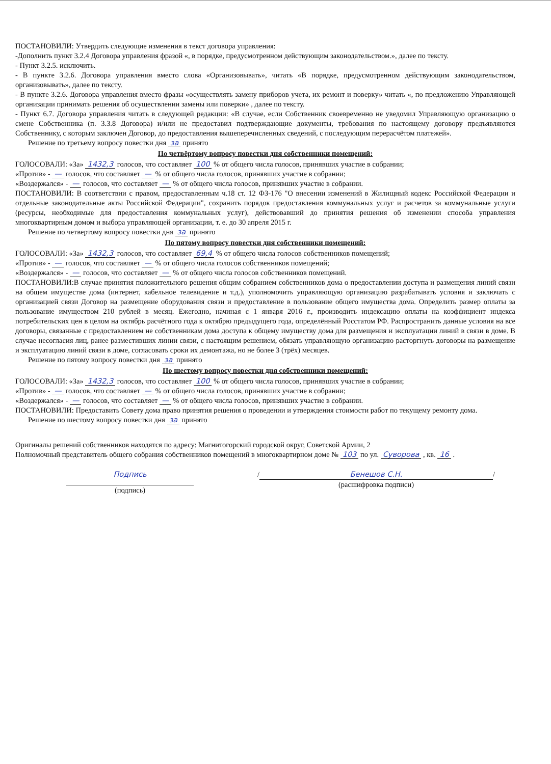ПОСТАНОВИЛИ: Утвердить следующие изменения в текст договора управления:
-Дополнить пункт 3.2.4 Договора управления фразой «, в порядке, предусмотренном действующим законодательством.», далее по тексту.
- Пункт 3.2.5. исключить.
- В пункте 3.2.6. Договора управления вместо слова «Организовывать», читать «В порядке, предусмотренном действующим законодательством, организовывать», далее по тексту.
- В пункте 3.2.6. Договора управления вместо фразы «осуществлять замену приборов учета, их ремонт и поверку» читать «, по предложению Управляющей организации принимать решения об осуществлении замены или поверки» , далее по тексту.
- Пункт 6.7. Договора управления читать в следующей редакции: «В случае, если Собственник своевременно не уведомил Управляющую организацию о смене Собственника (п. 3.3.8 Договора) и/или не предоставил подтверждающие документы, требования по настоящему договору предъявляются Собственнику, с которым заключен Договор, до предоставления вышеперечисленных сведений, с последующим перерасчётом платежей».
Решение по третьему вопросу повестки дня за принято
По четвёртому вопросу повестки дня собственники помещений:
ГОЛОСОВАЛИ: «За» 1432,3 голосов, что составляет 100 % от общего числа голосов, принявших участие в собрании;
«Против» - — голосов, что составляет — % от общего числа голосов, принявших участие в собрании;
«Воздержался» - — голосов, что составляет — % от общего числа голосов, принявших участие в собрании.
ПОСТАНОВИЛИ: В соответствии с правом, предоставленным ч.18 ст. 12 ФЗ-176 "О внесении изменений в Жилищный кодекс Российской Федерации и отдельные законодательные акты Российской Федерации", сохранить порядок предоставления коммунальных услуг и расчетов за коммунальные услуги (ресурсы, необходимые для предоставления коммунальных услуг), действовавший до принятия решения об изменении способа управления многоквартирным домом и выбора управляющей организации, т. е. до 30 апреля 2015 г.
Решение по четвертому вопросу повестки дня за принято
По пятому вопросу повестки дня собственники помещений:
ГОЛОСОВАЛИ: «За» 1432,3 голосов, что составляет 69,4 % от общего числа голосов собственников помещений;
«Против» - — голосов, что составляет — % от общего числа голосов собственников помещений;
«Воздержался» - — голосов, что составляет — % от общего числа голосов собственников помещений.
ПОСТАНОВИЛИ:В случае принятия положительного решения общим собранием собственников дома о предоставлении доступа и размещения линий связи на общем имуществе дома (интернет, кабельное телевидение и т.д.), уполномочить управляющую организацию разрабатывать условия и заключать с организацией связи Договор на размещение оборудования связи и предоставление в пользование общего имущества дома. Определить размер оплаты за пользование имуществом 210 рублей в месяц. Ежегодно, начиная с 1 января 2016 г., производить индексацию оплаты на коэффициент индекса потребительских цен в целом на октябрь расчётного года к октябрю предыдущего года, определённый Росстатом РФ. Распространить данные условия на все договоры, связанные с предоставлением не собственникам дома доступа к общему имуществу дома для размещения и эксплуатации линий в связи в доме. В случае несогласия лиц, ранее разместивших линии связи, с настоящим решением, обязать управляющую организацию расторгнуть договоры на размещение и эксплуатацию линий связи в доме, согласовать сроки их демонтажа, но не более 3 (трёх) месяцев.
Решение по пятому вопросу повестки дня за принято
По шестому вопросу повестки дня собственники помещений:
ГОЛОСОВАЛИ: «За» 1432,3 голосов, что составляет 100 % от общего числа голосов, принявших участие в собрании;
«Против» - — голосов, что составляет — % от общего числа голосов, принявших участие в собрании;
«Воздержался» - — голосов, что составляет — % от общего числа голосов, принявших участие в собрании.
ПОСТАНОВИЛИ: Предоставить Совету дома право принятия решения о проведении и утверждения стоимости работ по текущему ремонту дома.
Решение по шестому вопросу повестки дня за принято
Оригиналы решений собственников находятся по адресу: Магнитогорский городской округ, Советской Армии, 2
Полномочный представитель общего собрания собственников помещений в многоквартирном доме № 103 по ул. Суворова , кв. 16 .
Подпись
(подпись)
/ Бенешов С.Н. /
(расшифровка подписи)